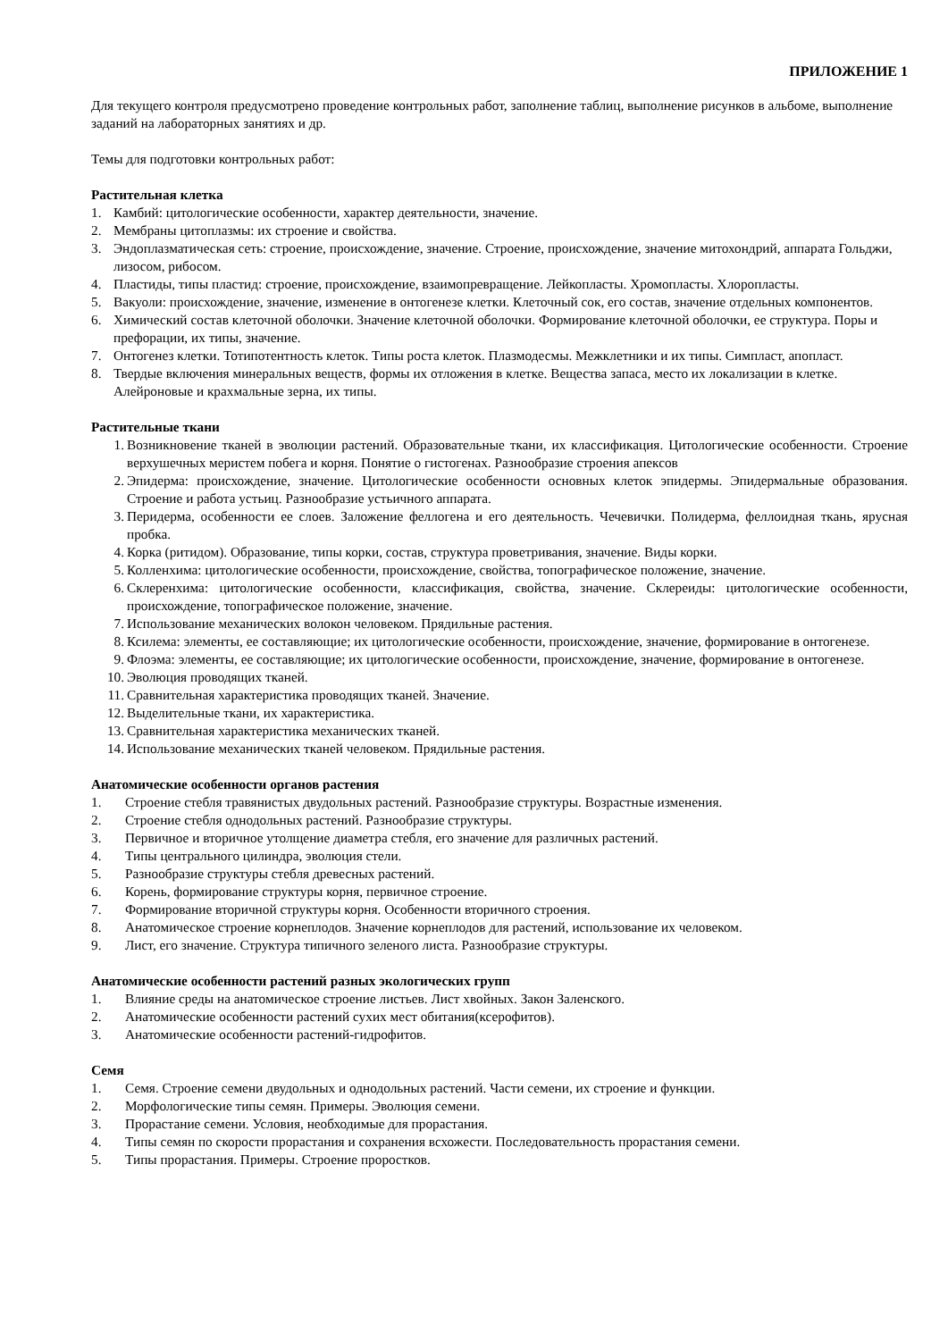ПРИЛОЖЕНИЕ 1
Для текущего контроля предусмотрено проведение контрольных работ, заполнение таблиц, выполнение рисунков в альбоме, выполнение заданий на лабораторных занятиях и др.
Темы для подготовки контрольных работ:
Растительная клетка
1. Камбий: цитологические особенности, характер деятельности, значение.
2. Мембраны цитоплазмы: их строение и свойства.
3. Эндоплазматическая сеть: строение, происхождение, значение. Строение, происхождение, значение митохондрий, аппарата Гольджи, лизосом, рибосом.
4. Пластиды, типы пластид: строение, происхождение, взаимопревращение. Лейкопласты. Хромопласты. Хлоропласты.
5. Вакуоли: происхождение, значение, изменение в онтогенезе клетки. Клеточный сок, его состав, значение отдельных компонентов.
6. Химический состав клеточной оболочки. Значение клеточной оболочки. Формирование клеточной оболочки, ее структура. Поры и префорации, их типы, значение.
7. Онтогенез клетки. Тотипотентность клеток. Типы роста клеток. Плазмодесмы. Межклетники и их типы. Симпласт, апопласт.
8. Твердые включения минеральных веществ, формы их отложения в клетке. Вещества запаса, место их локализации в клетке. Алейроновые и крахмальные зерна, их типы.
Растительные ткани
1. Возникновение тканей в эволюции растений. Образовательные ткани, их классификация. Цитологические особенности. Строение верхушечных меристем побега и корня. Понятие о гистогенах. Разнообразие строения апексов
2. Эпидерма: происхождение, значение. Цитологические особенности основных клеток эпидермы. Эпидермальные образования. Строение и работа устьиц. Разнообразие устьичного аппарата.
3. Перидерма, особенности ее слоев. Заложение феллогена и его деятельность. Чечевички. Полидерма, феллоидная ткань, ярусная пробка.
4. Корка (ритидом). Образование, типы корки, состав, структура проветривания, значение. Виды корки.
5. Колленхима: цитологические особенности, происхождение, свойства, топографическое положение, значение.
6. Склеренхима: цитологические особенности, классификация, свойства, значение. Склереиды: цитологические особенности, происхождение, топографическое положение, значение.
7. Использование механических волокон человеком. Прядильные растения.
8. Ксилема: элементы, ее составляющие; их цитологические особенности, происхождение, значение, формирование в онтогенезе.
9. Флоэма: элементы, ее составляющие; их цитологические особенности, происхождение, значение, формирование в онтогенезе.
10. Эволюция проводящих тканей.
11. Сравнительная характеристика проводящих тканей. Значение.
12. Выделительные ткани, их характеристика.
13. Сравнительная характеристика механических тканей.
14. Использование механических тканей человеком. Прядильные растения.
Анатомические особенности органов растения
1. Строение стебля травянистых двудольных растений. Разнообразие структуры. Возрастные изменения.
2. Строение стебля однодольных растений. Разнообразие структуры.
3. Первичное и вторичное утолщение диаметра стебля, его значение для различных растений.
4. Типы центрального цилиндра, эволюция стели.
5. Разнообразие структуры стебля древесных растений.
6. Корень, формирование структуры корня, первичное строение.
7. Формирование вторичной структуры корня. Особенности вторичного строения.
8. Анатомическое строение корнеплодов. Значение корнеплодов для растений, использование их человеком.
9. Лист, его значение. Структура типичного зеленого листа. Разнообразие структуры.
Анатомические особенности растений разных экологических групп
1. Влияние среды на анатомическое строение листьев. Лист хвойных. Закон Заленского.
2. Анатомические особенности растений сухих мест обитания(ксерофитов).
3. Анатомические особенности растений-гидрофитов.
Семя
1. Семя. Строение семени двудольных и однодольных растений. Части семени, их строение и функции.
2. Морфологические типы семян. Примеры. Эволюция семени.
3. Прорастание семени. Условия, необходимые для прорастания.
4. Типы семян по скорости прорастания и сохранения всхожести. Последовательность прорастания семени.
5. Типы прорастания. Примеры. Строение проростков.